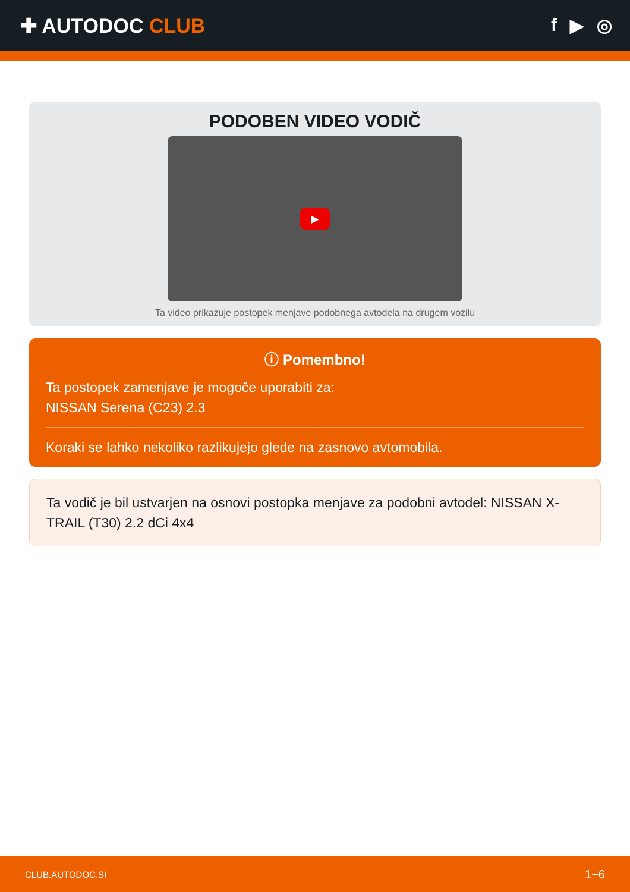✚ AUTODOC CLUB f ▶ ◎
PODOBEN VIDEO VODIČ
▶
Ta video prikazuje postopek menjave podobnega avtodela na drugem vozilu
ⓘ Pomembno!
Ta postopek zamenjave je mogoče uporabiti za:
NISSAN Serena (C23) 2.3
Koraki se lahko nekoliko razlikujejo glede na zasnovo avtomobila.
Ta vodič je bil ustvarjen na osnovi postopka menjave za podobni avtodel: NISSAN X-TRAIL (T30) 2.2 dCi 4x4
CLUB.AUTODOC.SI 1−6